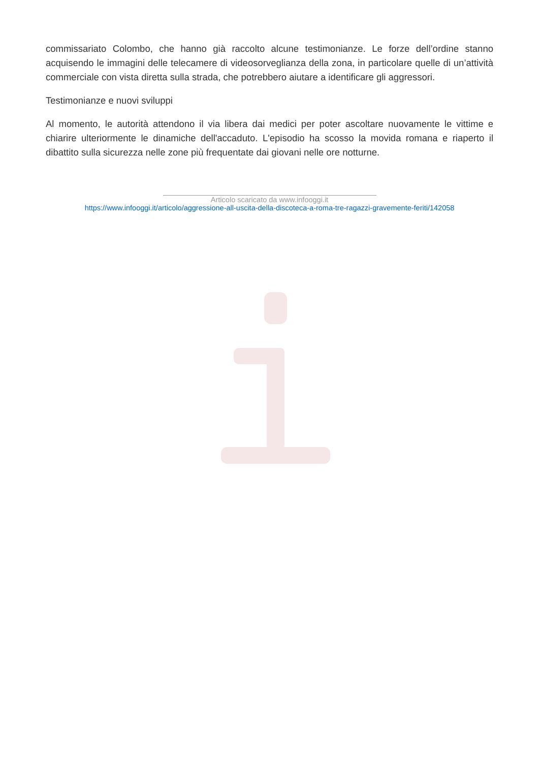commissariato Colombo, che hanno già raccolto alcune testimonianze. Le forze dell’ordine stanno acquisendo le immagini delle telecamere di videosorveglianza della zona, in particolare quelle di un’attività commerciale con vista diretta sulla strada, che potrebbero aiutare a identificare gli aggressori.
Testimonianze e nuovi sviluppi
Al momento, le autorità attendono il via libera dai medici per poter ascoltare nuovamente le vittime e chiarire ulteriormente le dinamiche dell'accaduto. L'episodio ha scosso la movida romana e riaperto il dibattito sulla sicurezza nelle zone più frequentate dai giovani nelle ore notturne.
Articolo scaricato da www.infooggi.it
https://www.infooggi.it/articolo/aggressione-all-uscita-della-discoteca-a-roma-tre-ragazzi-gravemente-feriti/142058